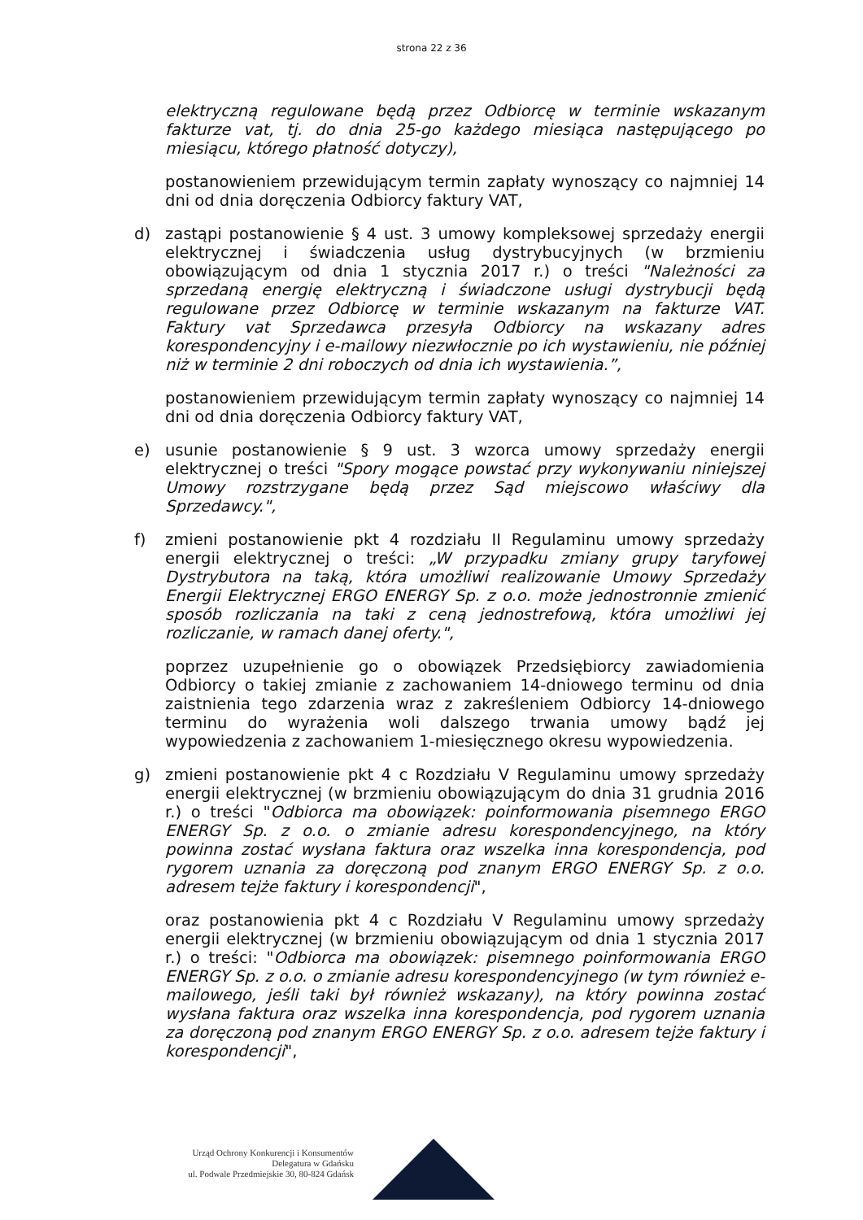strona 22 z 36
elektryczną regulowane będą przez Odbiorcę w terminie wskazanym fakturze vat, tj. do dnia 25-go każdego miesiąca następującego po miesiącu, którego płatność dotyczy),
postanowieniem przewidującym termin zapłaty wynoszący co najmniej 14 dni od dnia doręczenia Odbiorcy faktury VAT,
d) zastąpi postanowienie § 4 ust. 3 umowy kompleksowej sprzedaży energii elektrycznej i świadczenia usług dystrybucyjnych (w brzmieniu obowiązującym od dnia 1 stycznia 2017 r.) o treści "Należności za sprzedaną energię elektryczną i świadczone usługi dystrybucji będą regulowane przez Odbiorcę w terminie wskazanym na fakturze VAT. Faktury vat Sprzedawca przesyła Odbiorcy na wskazany adres korespondencyjny i e-mailowy niezwłocznie po ich wystawieniu, nie później niż w terminie 2 dni roboczych od dnia ich wystawienia.”,
postanowieniem przewidującym termin zapłaty wynoszący co najmniej 14 dni od dnia doręczenia Odbiorcy faktury VAT,
e) usunie postanowienie § 9 ust. 3 wzorca umowy sprzedaży energii elektrycznej o treści "Spory mogące powstać przy wykonywaniu niniejszej Umowy rozstrzygane będą przez Sąd miejscowo właściwy dla Sprzedawcy.",
f) zmieni postanowienie pkt 4 rozdziału II Regulaminu umowy sprzedaży energii elektrycznej o treści: „W przypadku zmiany grupy taryfowej Dystrybutora na taką, która umożliwi realizowanie Umowy Sprzedaży Energii Elektrycznej ERGO ENERGY Sp. z o.o. może jednostronnie zmienić sposób rozliczania na taki z ceną jednostrefową, która umożliwi jej rozliczanie, w ramach danej oferty.",
poprzez uzupełnienie go o obowiązek Przedsiębiorcy zawiadomienia Odbiorcy o takiej zmianie z zachowaniem 14-dniowego terminu od dnia zaistnienia tego zdarzenia wraz z zakreśleniem Odbiorcy 14-dniowego terminu do wyrażenia woli dalszego trwania umowy bądź jej wypowiedzenia z zachowaniem 1-miesięcznego okresu wypowiedzenia.
g) zmieni postanowienie pkt 4 c Rozdziału V Regulaminu umowy sprzedaży energii elektrycznej (w brzmieniu obowiązującym do dnia 31 grudnia 2016 r.) o treści "Odbiorca ma obowiązek: poinformowania pisemnego ERGO ENERGY Sp. z o.o. o zmianie adresu korespondencyjnego, na który powinna zostać wysłana faktura oraz wszelka inna korespondencja, pod rygorem uznania za doręczoną pod znanym ERGO ENERGY Sp. z o.o. adresem tejże faktury i korespondencji",
oraz postanowienia pkt 4 c Rozdziału V Regulaminu umowy sprzedaży energii elektrycznej (w brzmieniu obowiązującym od dnia 1 stycznia 2017 r.) o treści: "Odbiorca ma obowiązek: pisemnego poinformowania ERGO ENERGY Sp. z o.o. o zmianie adresu korespondencyjnego (w tym również e-mailowego, jeśli taki był również wskazany), na który powinna zostać wysłana faktura oraz wszelka inna korespondencja, pod rygorem uznania za doręczoną pod znanym ERGO ENERGY Sp. z o.o. adresem tejże faktury i korespondencji",
Urząd Ochrony Konkurencji i Konsumentów
Delegatura w Gdańsku
ul. Podwale Przedmiejskie 30, 80-824 Gdańsk